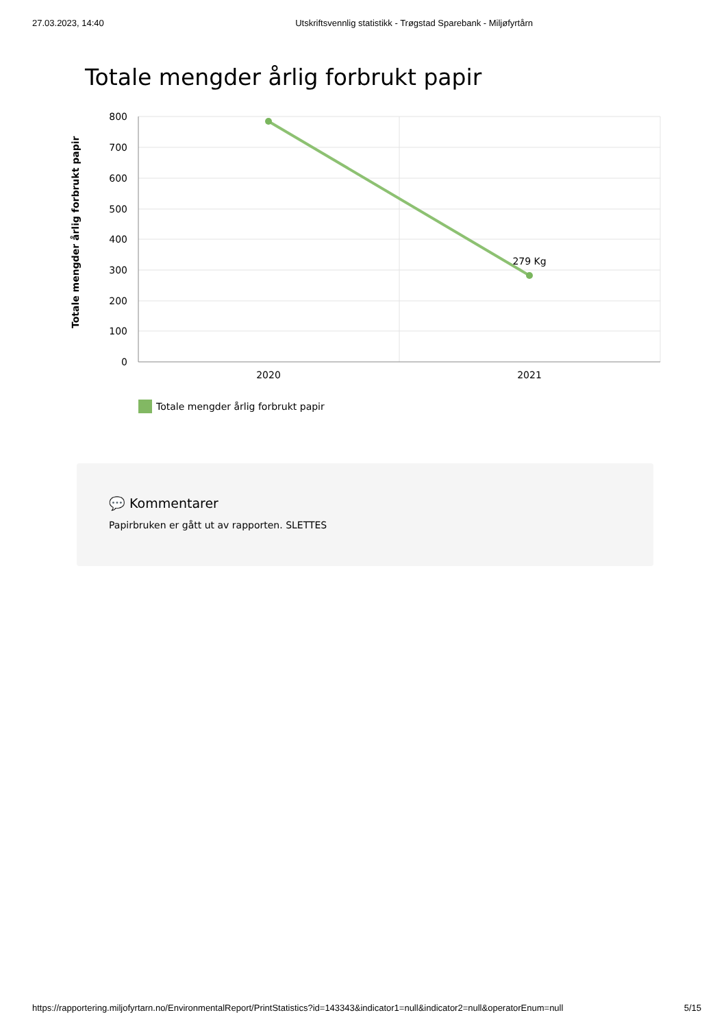27.03.2023, 14:40 Utskriftsvennlig statistikk - Trøgstad Sparebank - Miljøfyrtårn
Totale mengder årlig forbrukt papir
800
700
600
500
400
300
200
100
0
2020
2021
279 Kg
Totale mengder årlig forbrukt papir
Totale mengder årlig forbrukt papir
💬 Kommentarer
Papirbruken er gått ut av rapporten. SLETTES
https://rapportering.miljofyrtarn.no/EnvironmentalReport/PrintStatistics?id=143343&indicator1=null&indicator2=null&operatorEnum=null 5/15